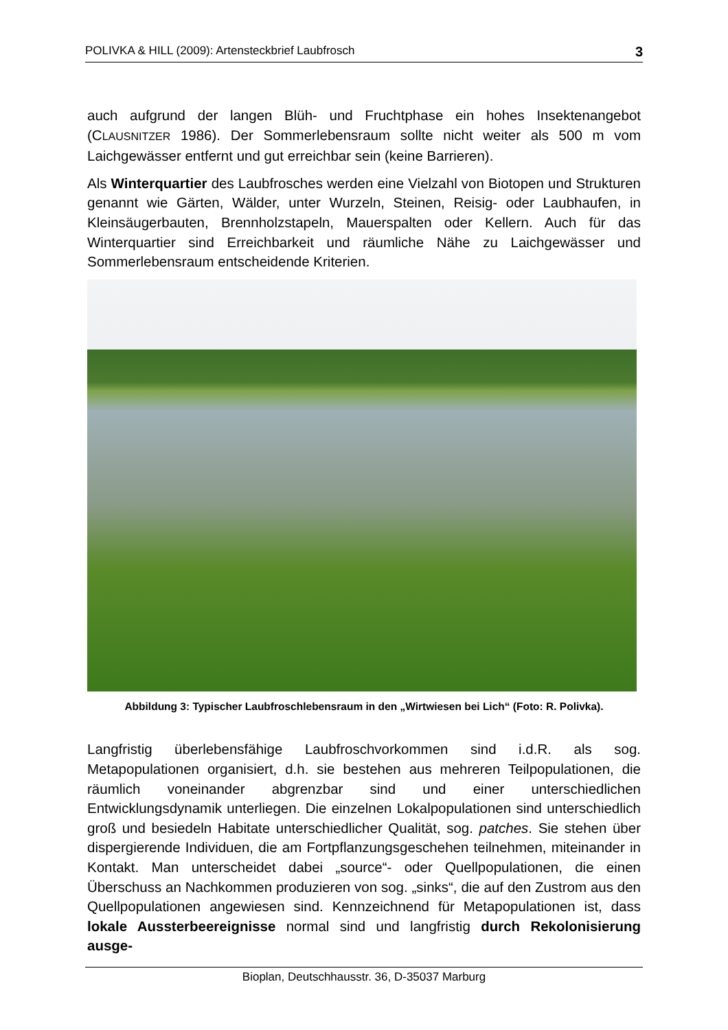POLIVKA & HILL (2009): Artensteckbrief Laubfrosch 3
auch aufgrund der langen Blüh- und Fruchtphase ein hohes Insektenangebot (CLAUSNITZER 1986). Der Sommerlebensraum sollte nicht weiter als 500 m vom Laichgewässer entfernt und gut erreichbar sein (keine Barrieren).
Als Winterquartier des Laubfrosches werden eine Vielzahl von Biotopen und Strukturen genannt wie Gärten, Wälder, unter Wurzeln, Steinen, Reisig- oder Laubhaufen, in Kleinsäugerbauten, Brennholzstapeln, Mauerspalten oder Kellern. Auch für das Winterquartier sind Erreichbarkeit und räumliche Nähe zu Laichgewässer und Sommerlebensraum entscheidende Kriterien.
Abbildung 3: Typischer Laubfroschlebensraum in den „Wirtwiesen bei Lich“ (Foto: R. Polivka).
Langfristig überlebensfähige Laubfroschvorkommen sind i.d.R. als sog. Metapopulationen organisiert, d.h. sie bestehen aus mehreren Teilpopulationen, die räumlich voneinander abgrenzbar sind und einer unterschiedlichen Entwicklungsdynamik unterliegen. Die einzelnen Lokalpopulationen sind unterschiedlich groß und besiedeln Habitate unterschiedlicher Qualität, sog. patches. Sie stehen über dispergierende Individuen, die am Fortpflanzungsgeschehen teilnehmen, miteinander in Kontakt. Man unterscheidet dabei „source“- oder Quellpopulationen, die einen Überschuss an Nachkommen produzieren von sog. „sinks“, die auf den Zustrom aus den Quellpopulationen angewiesen sind. Kennzeichnend für Metapopulationen ist, dass lokale Aussterbeereignisse normal sind und langfristig durch Rekolonisierung ausge-
Bioplan, Deutschhausstr. 36, D-35037 Marburg